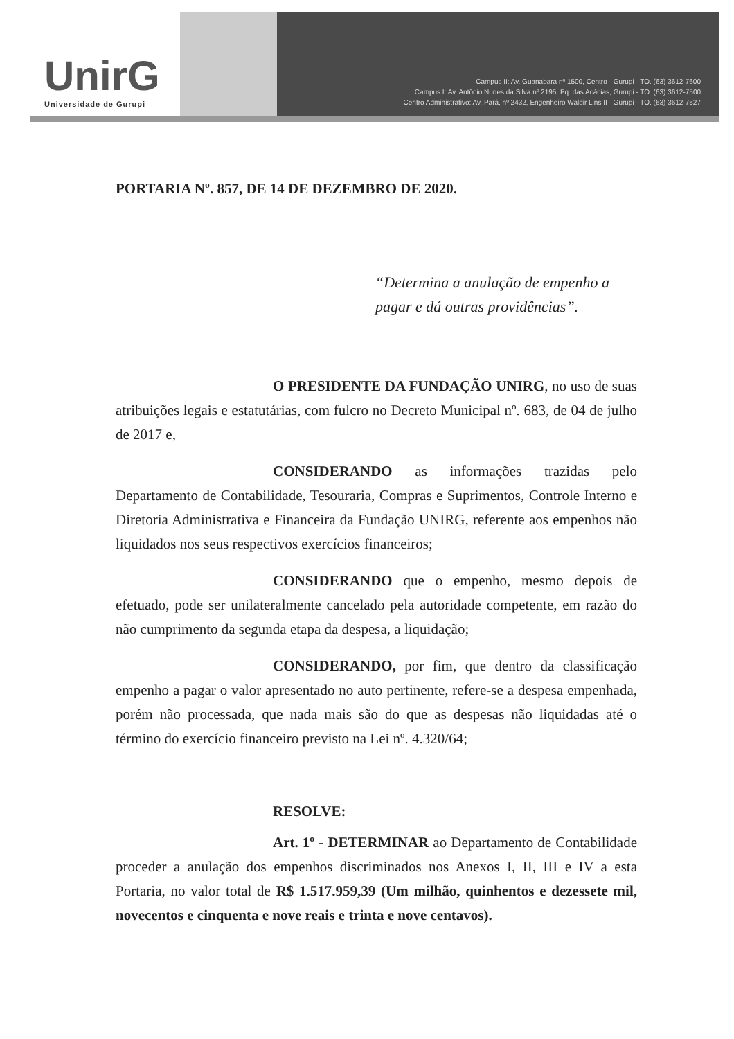UnirG
Universidade de Gurupi
Campus II: Av. Guanabara nº 1500, Centro - Gurupi - TO. (63) 3612-7600
Campus I: Av. Antônio Nunes da Silva nº 2195, Pq. das Acácias, Gurupi - TO. (63) 3612-7500
Centro Administrativo: Av. Pará, nº 2432, Engenheiro Waldir Lins II - Gurupi - TO. (63) 3612-7527
PORTARIA Nº. 857, DE 14 DE DEZEMBRO DE 2020.
“Determina a anulação de empenho a pagar e dá outras providências”.
O PRESIDENTE DA FUNDAÇÃO UNIRG, no uso de suas atribuições legais e estatutárias, com fulcro no Decreto Municipal nº. 683, de 04 de julho de 2017 e,
CONSIDERANDO as informações trazidas pelo Departamento de Contabilidade, Tesouraria, Compras e Suprimentos, Controle Interno e Diretoria Administrativa e Financeira da Fundação UNIRG, referente aos empenhos não liquidados nos seus respectivos exercícios financeiros;
CONSIDERANDO que o empenho, mesmo depois de efetuado, pode ser unilateralmente cancelado pela autoridade competente, em razão do não cumprimento da segunda etapa da despesa, a liquidação;
CONSIDERANDO, por fim, que dentro da classificação empenho a pagar o valor apresentado no auto pertinente, refere-se a despesa empenhada, porém não processada, que nada mais são do que as despesas não liquidadas até o término do exercício financeiro previsto na Lei nº. 4.320/64;
RESOLVE:
Art. 1º - DETERMINAR ao Departamento de Contabilidade proceder a anulação dos empenhos discriminados nos Anexos I, II, III e IV a esta Portaria, no valor total de R$ 1.517.959,39 (Um milhão, quinhentos e dezessete mil, novecentos e cinquenta e nove reais e trinta e nove centavos).